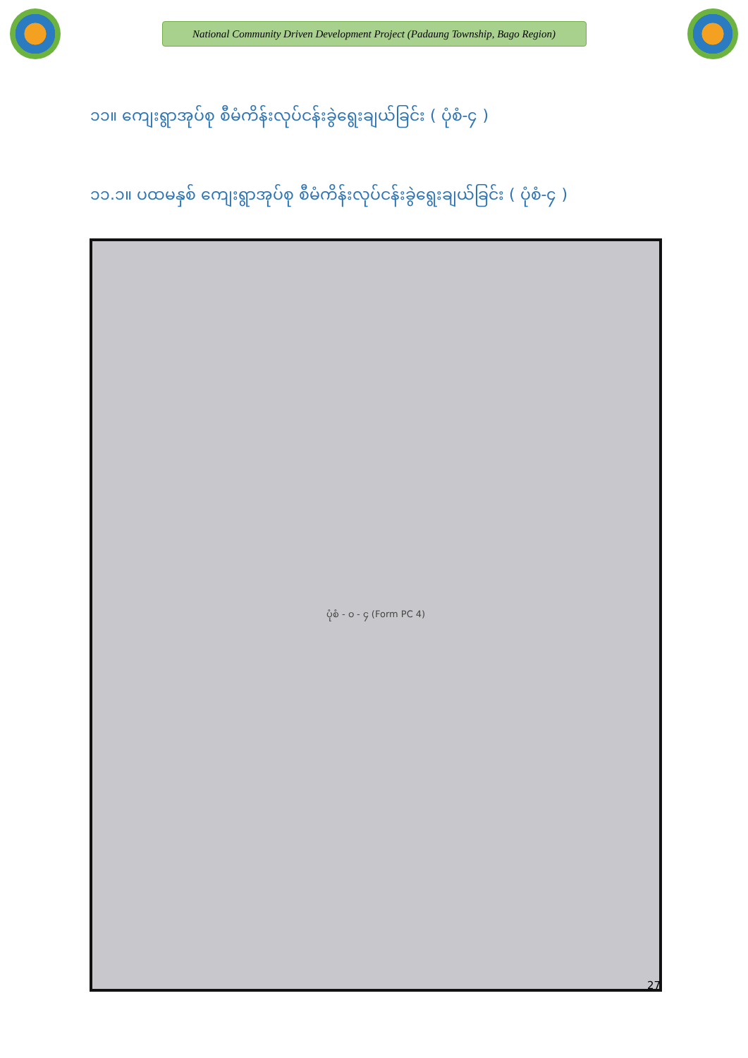National Community Driven Development Project (Padaung Township, Bago Region)
၁၁။ ကျေးရွာအုပ်စု စီမံကိန်းလုပ်ငန်းခွဲရွေးချယ်ခြင်း ( ပုံစံ-၄ )
၁၁.၁။ ပထမနှစ် ကျေးရွာအုပ်စု စီမံကိန်းလုပ်ငန်းခွဲရွေးချယ်ခြင်း ( ပုံစံ-၄ )
ပုံစံ - ၀ - ၄ (Form PC 4)
27